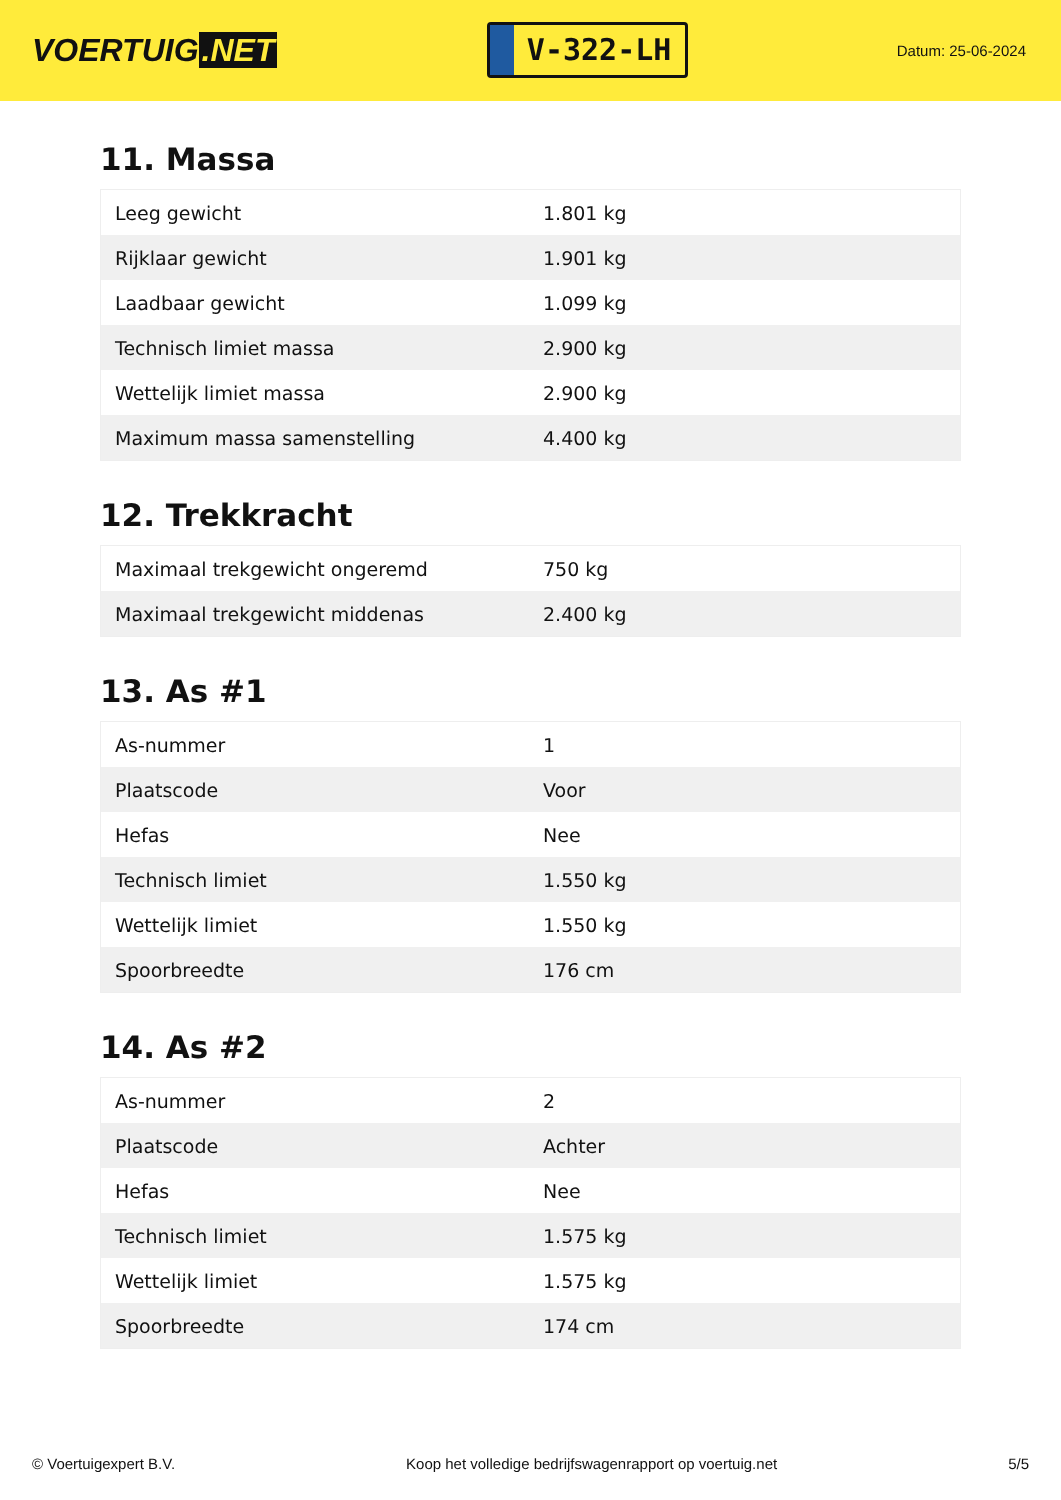VOERTUIG.NET
V-322-LH
Datum: 25-06-2024
11. Massa
| Leeg gewicht | 1.801 kg |
| Rijklaar gewicht | 1.901 kg |
| Laadbaar gewicht | 1.099 kg |
| Technisch limiet massa | 2.900 kg |
| Wettelijk limiet massa | 2.900 kg |
| Maximum massa samenstelling | 4.400 kg |
12. Trekkracht
| Maximaal trekgewicht ongeremd | 750 kg |
| Maximaal trekgewicht middenas | 2.400 kg |
13. As #1
| As-nummer | 1 |
| Plaatscode | Voor |
| Hefas | Nee |
| Technisch limiet | 1.550 kg |
| Wettelijk limiet | 1.550 kg |
| Spoorbreedte | 176 cm |
14. As #2
| As-nummer | 2 |
| Plaatscode | Achter |
| Hefas | Nee |
| Technisch limiet | 1.575 kg |
| Wettelijk limiet | 1.575 kg |
| Spoorbreedte | 174 cm |
© Voertuigexpert B.V. Koop het volledige bedrijfswagenrapport op voertuig.net 5/5